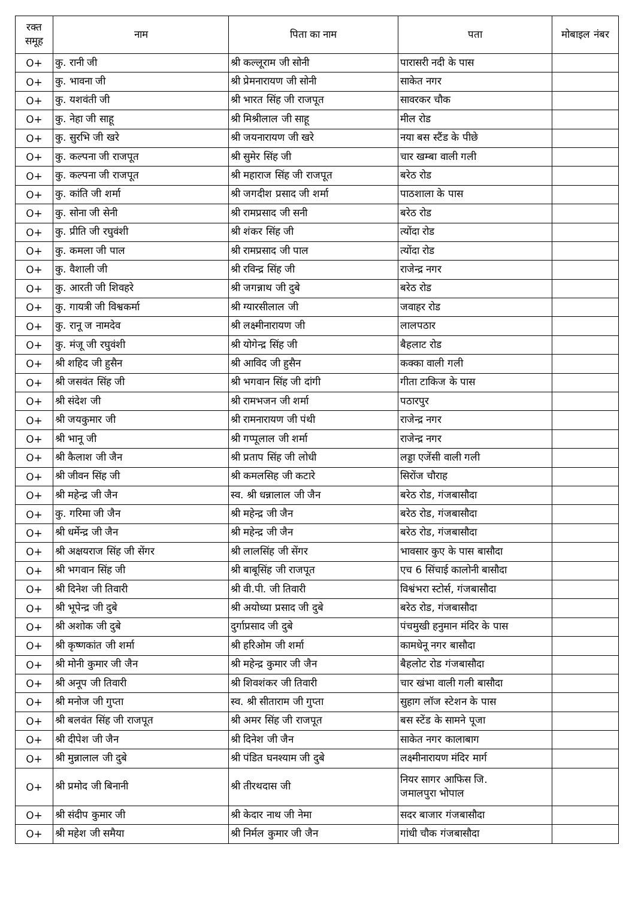| रक्त समूह | नाम | पिता का नाम | पता | मोबाइल नंबर |
| --- | --- | --- | --- | --- |
| O+ | कु. रानी जी | श्री कल्लूराम जी सोनी | पारासरी नदी के पास | |
| O+ | कु. भावना जी | श्री प्रेमनारायण जी सोनी | साकेत नगर | |
| O+ | कु. यशवंती जी | श्री भारत सिंह जी राजपूत | सावरकर चौक | |
| O+ | कु. नेहा जी साहू | श्री मिश्रीलाल जी साहू | मील रोड | |
| O+ | कु. सुरभि जी खरे | श्री जयनारायण जी खरे | नया बस स्टैंड के पीछे | |
| O+ | कु. कल्पना जी राजपूत | श्री सुमेर सिंह जी | चार खम्बा वाली गली | |
| O+ | कु. कल्पना जी राजपूत | श्री महाराज सिंह जी राजपूत | बरेठ रोड | |
| O+ | कु. कांति जी शर्मा | श्री जगदीश प्रसाद जी शर्मा | पाठशाला के पास | |
| O+ | कु. सोना जी सेनी | श्री रामप्रसाद जी सनी | बरेठ रोड | |
| O+ | कु. प्रीति जी रघुवंशी | श्री शंकर सिंह जी | त्योंदा रोड | |
| O+ | कु. कमला जी पाल | श्री रामप्रसाद जी पाल | त्योंदा रोड | |
| O+ | कु. वैशाली जी | श्री रविन्द्र सिंह जी | राजेन्द्र नगर | |
| O+ | कु. आरती जी शिवहरे | श्री जगन्नाथ जी दुबे | बरेठ रोड | |
| O+ | कु. गायत्री जी विश्वकर्मा | श्री ग्यारसीलाल जी | जवाहर रोड | |
| O+ | कु. रानू ज नामदेव | श्री लक्ष्मीनारायण जी | लालपठार | |
| O+ | कु. मंजू जी रघुवंशी | श्री योगेन्द्र सिंह जी | बैहलाट रोड | |
| O+ | श्री शहिद जी हुसैन | श्री आविद जी हुसैन | कक्का वाली गली | |
| O+ | श्री जसवंत सिंह जी | श्री भगवान सिंह जी दांगी | गीता टाकिज के पास | |
| O+ | श्री संदेश जी | श्री रामभजन जी शर्मा | पठारपुर | |
| O+ | श्री जयकुमार जी | श्री रामनारायण जी पंथी | राजेन्द्र नगर | |
| O+ | श्री भानू जी | श्री गप्पूलाल जी शर्मा | राजेन्द्र नगर | |
| O+ | श्री कैलाश जी जैन | श्री प्रताप सिंह जी लोधी | लड्डा एजेंसी वाली गली | |
| O+ | श्री जीवन सिंह जी | श्री कमलसिह जी कटारे | सिरोंज चौराह | |
| O+ | श्री महेन्द्र जी जैन | स्व. श्री धन्नालाल जी जैन | बरेठ रोड, गंजबासौदा | |
| O+ | कु. गरिमा जी जैन | श्री महेन्द्र जी जैन | बरेठ रोड, गंजबासौदा | |
| O+ | श्री धर्मेन्द्र जी जैन | श्री महेन्द्र जी जैन | बरेठ रोड, गंजबासौदा | |
| O+ | श्री अक्षयराज सिंह जी सेंगर | श्री लालसिंह जी सेंगर | भावसार कुए के पास बासौदा | |
| O+ | श्री भगवान सिंह जी | श्री बाबूसिंह जी राजपूत | एच 6 सिंचाई कालोनी बासौदा | |
| O+ | श्री दिनेश जी तिवारी | श्री वी.पी. जी तिवारी | विश्वंभरा स्टोर्स, गंजबासौदा | |
| O+ | श्री भूपेन्द्र जी दुबे | श्री अयोध्या प्रसाद जी दुबे | बरेठ रोड, गंजबासौदा | |
| O+ | श्री अशोक जी दुबे | दुर्गाप्रसाद जी दुबे | पंचमुखी हनुमान मंदिर के पास | |
| O+ | श्री कृष्णकांत जी शर्मा | श्री हरिओम जी शर्मा | कामधेनू नगर बासौदा | |
| O+ | श्री मोनी कुमार जी जैन | श्री महेन्द्र कुमार जी जैन | बैहलोट रोड गंजबासौदा | |
| O+ | श्री अनूप जी तिवारी | श्री शिवशंकर जी तिवारी | चार खंभा वाली गली बासौदा | |
| O+ | श्री मनोज जी गुप्ता | स्व. श्री सीताराम जी गुप्ता | सुहाग लॉज स्टेशन के पास | |
| O+ | श्री बलवंत सिंह जी राजपूत | श्री अमर सिंह जी राजपूत | बस स्टेंड के सामने पूजा | |
| O+ | श्री दीपेश जी जैन | श्री दिनेश जी जैन | साकेत नगर कालाबाग | |
| O+ | श्री मुन्नालाल जी दुबे | श्री पंडित घनश्याम जी दुबे | लक्ष्मीनारायण मंदिर मार्ग | |
| O+ | श्री प्रमोद जी बिनानी | श्री तीरथदास जी | नियर सागर आफिस जि. जमालपुरा भोपाल | |
| O+ | श्री संदीप कुमार जी | श्री केदार नाथ जी नेमा | सदर बाजार गंजबासौदा | |
| O+ | श्री महेश जी समैया | श्री निर्मल कुमार जी जैन | गांधी चौक गंजबासौदा | |